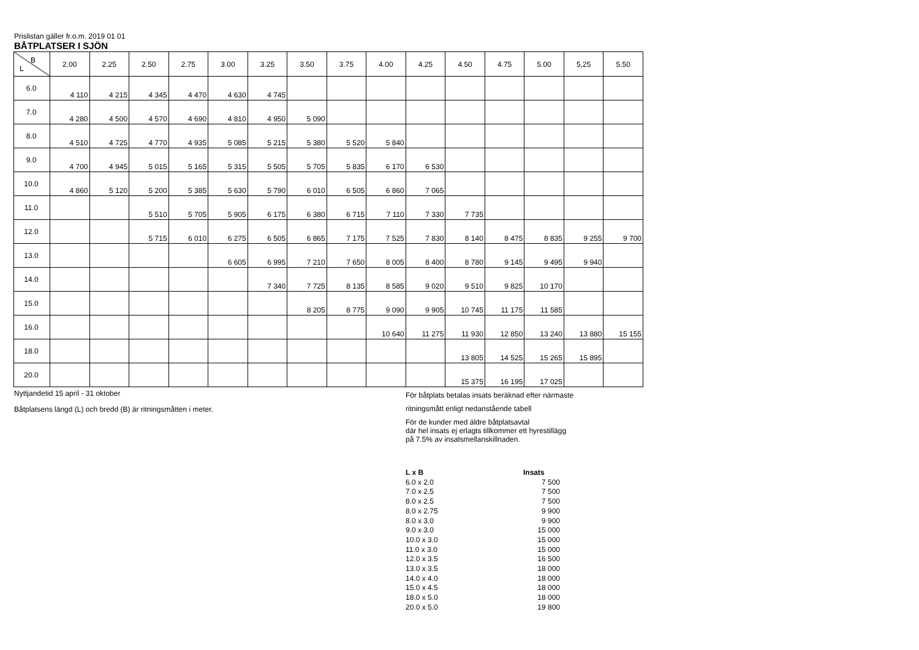Prislistan gäller fr.o.m. 2019 01 01
BÅTPLATSER I SJÖN
| B L | 2.00 | 2.25 | 2.50 | 2.75 | 3.00 | 3.25 | 3.50 | 3.75 | 4.00 | 4.25 | 4.50 | 4.75 | 5.00 | 5,25 | 5.50 |
| --- | --- | --- | --- | --- | --- | --- | --- | --- | --- | --- | --- | --- | --- | --- | --- |
| 6.0 | 4 110 | 4 215 | 4 345 | 4 470 | 4 630 | 4 745 | | | | | | | | | |
| 7.0 | 4 280 | 4 500 | 4 570 | 4 690 | 4 810 | 4 950 | 5 090 | | | | | | | | |
| 8.0 | 4 510 | 4 725 | 4 770 | 4 935 | 5 085 | 5 215 | 5 380 | 5 520 | 5 840 | | | | | | |
| 9.0 | 4 700 | 4 945 | 5 015 | 5 165 | 5 315 | 5 505 | 5 705 | 5 835 | 6 170 | 6 530 | | | | | |
| 10.0 | 4 860 | 5 120 | 5 200 | 5 385 | 5 630 | 5 790 | 6 010 | 6 505 | 6 860 | 7 065 | | | | | |
| 11.0 | | | 5 510 | 5 705 | 5 905 | 6 175 | 6 380 | 6 715 | 7 110 | 7 330 | 7 735 | | | | |
| 12.0 | | | 5 715 | 6 010 | 6 275 | 6 505 | 6 865 | 7 175 | 7 525 | 7 830 | 8 140 | 8 475 | 8 835 | 9 255 | 9 700 |
| 13.0 | | | | | 6 605 | 6 995 | 7 210 | 7 650 | 8 005 | 8 400 | 8 780 | 9 145 | 9 495 | 9 940 | |
| 14.0 | | | | | | 7 340 | 7 725 | 8 135 | 8 585 | 9 020 | 9 510 | 9 825 | 10 170 | | |
| 15.0 | | | | | | | 8 205 | 8 775 | 9 090 | 9 905 | 10 745 | 11 175 | 11 585 | | |
| 16.0 | | | | | | | | | 10 640 | 11 275 | 11 930 | 12 850 | 13 240 | 13 880 | 15 155 |
| 18.0 | | | | | | | | | | | 13 805 | 14 525 | 15 265 | 15 895 | |
| 20.0 | | | | | | | | | | | 15 375 | 16 195 | 17 025 | | |
Nyttjandetid 15 april - 31 oktober
Båtplatsens längd (L) och bredd (B) är ritningsmåtten i meter.
För båtplats betalas insats beräknad efter närmaste
ritningsmått enligt nedanstående tabell
För de kunder med äldre båtplatsavtal
där hel insats ej erlagts tillkommer ett hyrestillägg
på 7.5% av insatsmellanskillnaden.
| L x B | Insats |
| --- | --- |
| 6.0 x 2.0 | 7 500 |
| 7.0 x 2.5 | 7 500 |
| 8.0 x 2.5 | 7 500 |
| 8.0 x 2.75 | 9 900 |
| 8.0 x 3.0 | 9 900 |
| 9.0 x 3.0 | 15 000 |
| 10.0 x 3.0 | 15 000 |
| 11.0 x 3.0 | 15 000 |
| 12.0 x 3.5 | 16 500 |
| 13.0 x 3.5 | 18 000 |
| 14.0 x 4.0 | 18 000 |
| 15.0 x 4.5 | 18 000 |
| 18.0 x 5.0 | 18 000 |
| 20.0 x 5.0 | 19 800 |